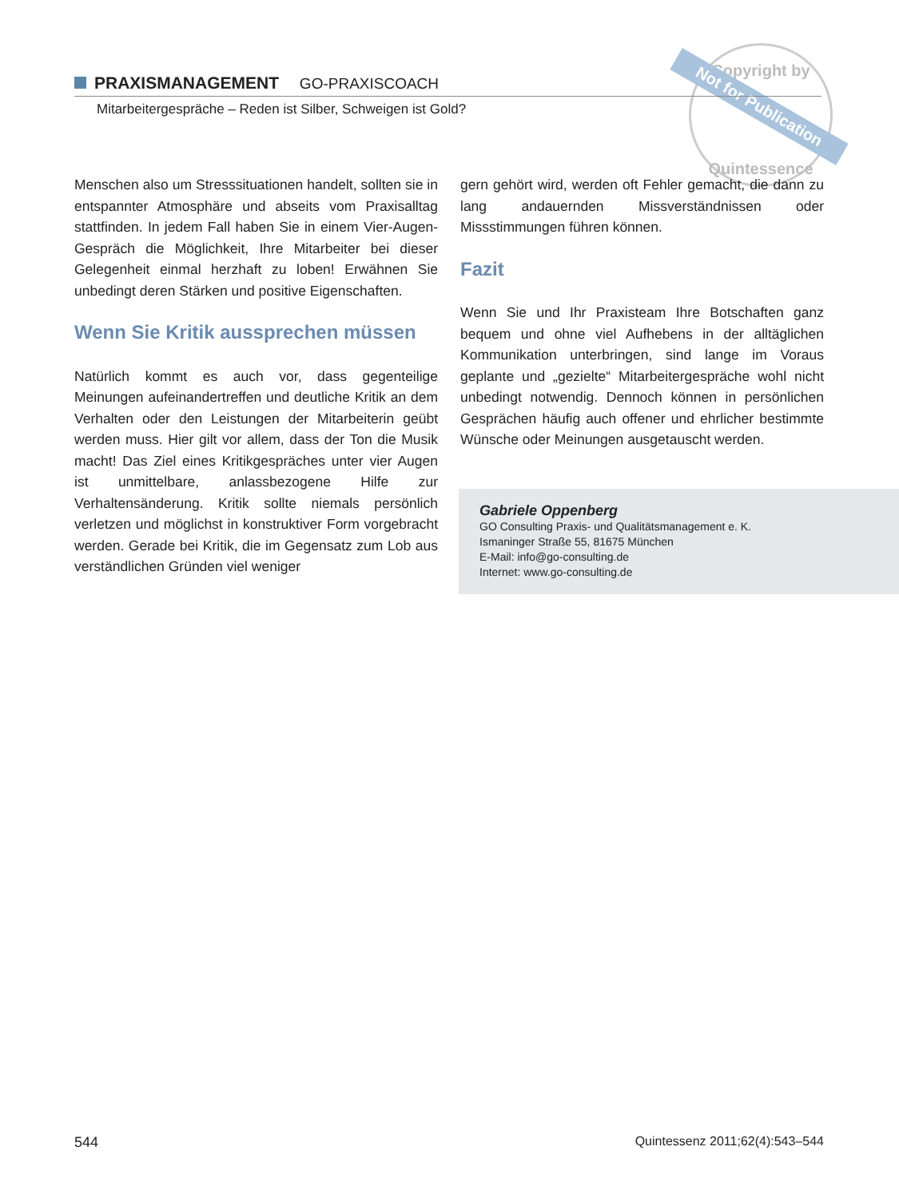Copyright by
Quintessence
Not for Publication
PRAXISMANAGEMENT GO-PRAXISCOACH
Mitarbeitergespräche – Reden ist Silber, Schweigen ist Gold?
Menschen also um Stresssituationen handelt, sollten sie in entspannter Atmosphäre und abseits vom Praxis­alltag stattfinden. In jedem Fall haben Sie in einem Vier-Augen-Gespräch die Möglichkeit, Ihre Mitarbeiter bei dieser Gelegenheit einmal herzhaft zu loben! Erwähnen Sie unbedingt deren Stärken und positive Eigenschaften.
Wenn Sie Kritik aussprechen müssen
Natürlich kommt es auch vor, dass gegenteilige Meinungen aufeinandertreffen und deutliche Kritik an dem Verhalten oder den Leistungen der Mitarbeiterin geübt werden muss. Hier gilt vor allem, dass der Ton die Musik macht! Das Ziel eines Kritikgespräches unter vier Augen ist unmittelbare, anlassbezogene Hilfe zur Verhaltensänderung. Kritik sollte niemals persönlich verletzen und möglichst in konstruktiver Form vorgebracht werden. Gerade bei Kritik, die im Gegensatz zum Lob aus verständlichen Gründen viel weniger
gern gehört wird, werden oft Fehler gemacht, die dann zu lang andauernden Missverständnissen oder Missstimmungen führen können.
Fazit
Wenn Sie und Ihr Praxisteam Ihre Botschaften ganz bequem und ohne viel Aufhebens in der alltäglichen Kommunikation unterbringen, sind lange im Voraus geplante und „gezielte“ Mitarbeitergespräche wohl nicht unbedingt notwendig. Dennoch können in persönlichen Gesprächen häufig auch offener und ehrlicher bestimmte Wünsche oder Meinungen ausgetauscht werden.
Gabriele Oppenberg
GO Consulting Praxis- und Qualitätsmanagement e. K.
Ismaninger Straße 55, 81675 München
E-Mail: info@go-consulting.de
Internet: www.go-consulting.de
544 Quintessenz 2011;62(4):543–544